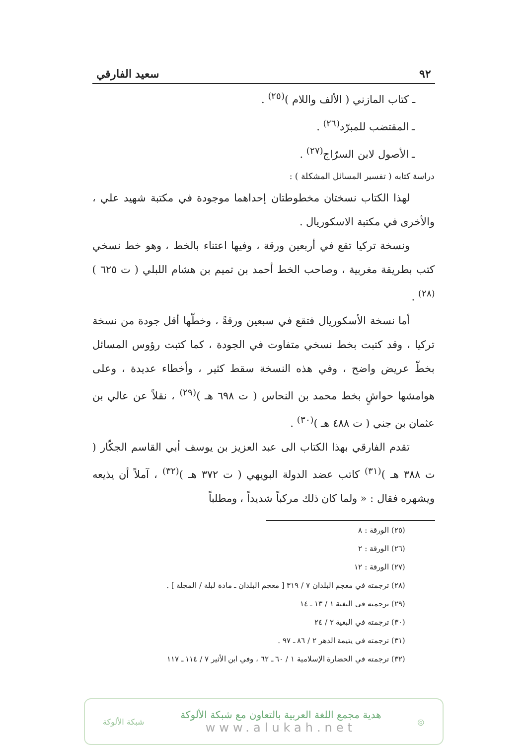٩٢ سعيد الفارقي
ـ كتاب المازني ( الألف واللام )<sup>(٢٥)</sup> .
ـ المقتضب للمبرّد<sup>(٢٦)</sup> .
ـ الأصول لابن السرّاج<sup>(٢٧)</sup> .
دراسة كتابه ( تفسير المسائل المشكلة ) :
لهذا الكتاب نسختان مخطوطتان إحداهما موجودة في مكتبة شهيد علي ، والأخرى في مكتبة الاسكوريال .
ونسخة تركيا تقع في أربعين ورقة ، وفيها اعتناء بالخط ، وهو خط نسخي كتب بطريقة مغربية ، وصاحب الخط أحمد بن تميم بن هشام اللبلي ( ت ٦٢٥ )<sup>(٢٨)</sup> .
أما نسخة الأسكوريال فتقع في سبعين ورقةً ، وخطّها أقل جودة من نسخة تركيا ، وقد كتبت بخط نسخي متفاوت في الجودة ، كما كتبت رؤوس المسائل بخطّ عريض واضح ، وفي هذه النسخة سقط كثير ، وأخطاء عديدة ، وعلى هوامشها حواشٍ بخط محمد بن النحاس ( ت ٦٩٨ هـ )<sup>(٢٩)</sup> ، نقلاً عن عالي بن عثمان بن جني ( ت ٤٨٨ هـ )<sup>(٣٠)</sup> .
تقدم الفارقي بهذا الكتاب الى عبد العزيز بن يوسف أبي القاسم الجكّار ( ت ٣٨٨ هـ )<sup>(٣١)</sup> كاتب عضد الدولة البويهي ( ت ٣٧٢ هـ )<sup>(٣٢)</sup> ، آملاً أن يذيعه ويشهره فقال : « ولما كان ذلك مركباً شديداً ، ومطلباً
(٢٥) الورقة : ٨
(٢٦) الورقة : ٢
(٢٧) الورقة : ١٢
(٢٨) ترجمته في معجم البلدان ٧ / ٣١٩ [ معجم البلدان ـ مادة لبلة / المجلة ] .
(٢٩) ترجمته في البغية ١ / ١٣ ـ ١٤
(٣٠) ترجمته في البغية ٢ / ٢٤
(٣١) ترجمته في يتيمة الدهر ٢ / ٨٦ ـ ٩٧ .
(٣٢) ترجمته في الحضارة الإسلامية ١ / ٦٠ ـ ٦٢ ، وفي ابن الأثير ٧ / ١١٤ ـ ١١٧
◎
هدية مجمع اللغة العربية بالتعاون مع شبكة الألوكة
www.alukah.net
شبكة الألوكة